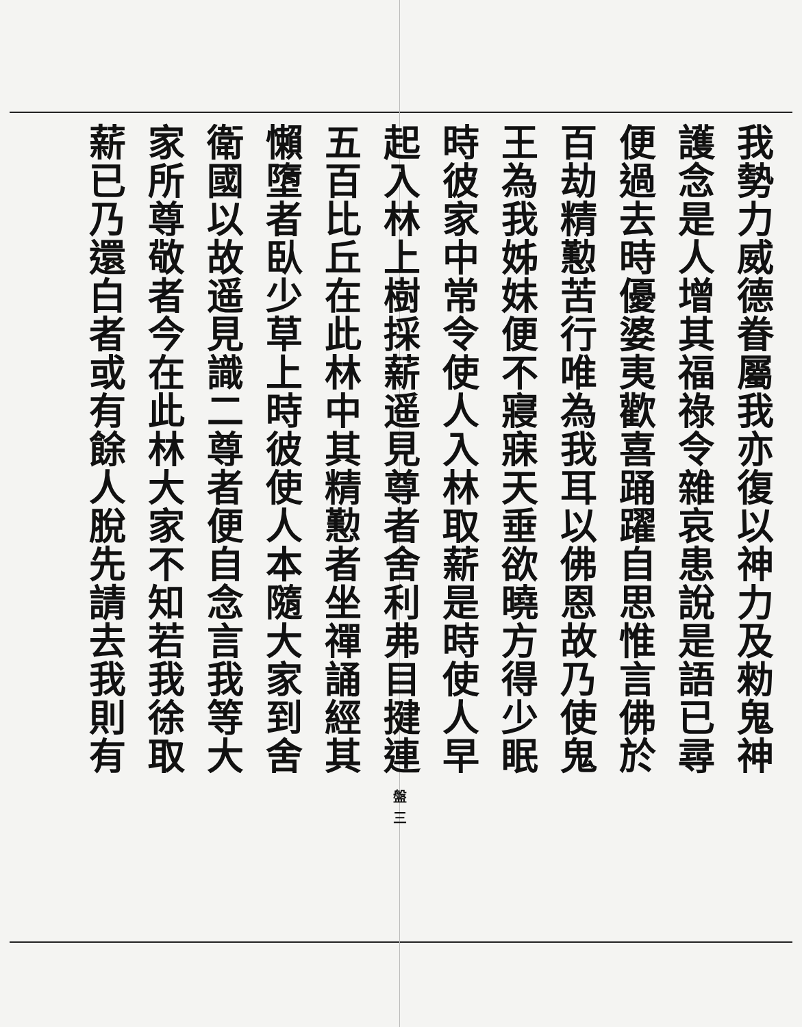我勢力威德眷屬我亦復以神力及勑鬼神
護念是人增其福祿令雜哀患說是語已尋
便過去時優婆夷歡喜踊躍自思惟言佛於
百劫精懃苦行唯為我耳以佛恩故乃使鬼
王為我姊妹便不寢寐天垂欲曉方得少眠
時彼家中常令使人入林取薪是時使人早
起入林上樹採薪遥見尊者舍利弗目揵連 盤 三
五百比丘在此林中其精懃者坐禪誦經其
懶墮者臥少草上時彼使人本隨大家到舍
衛國以故遥見識二尊者便自念言我等大
家所尊敬者今在此林大家不知若我徐取
薪已乃還白者或有餘人脫先請去我則有